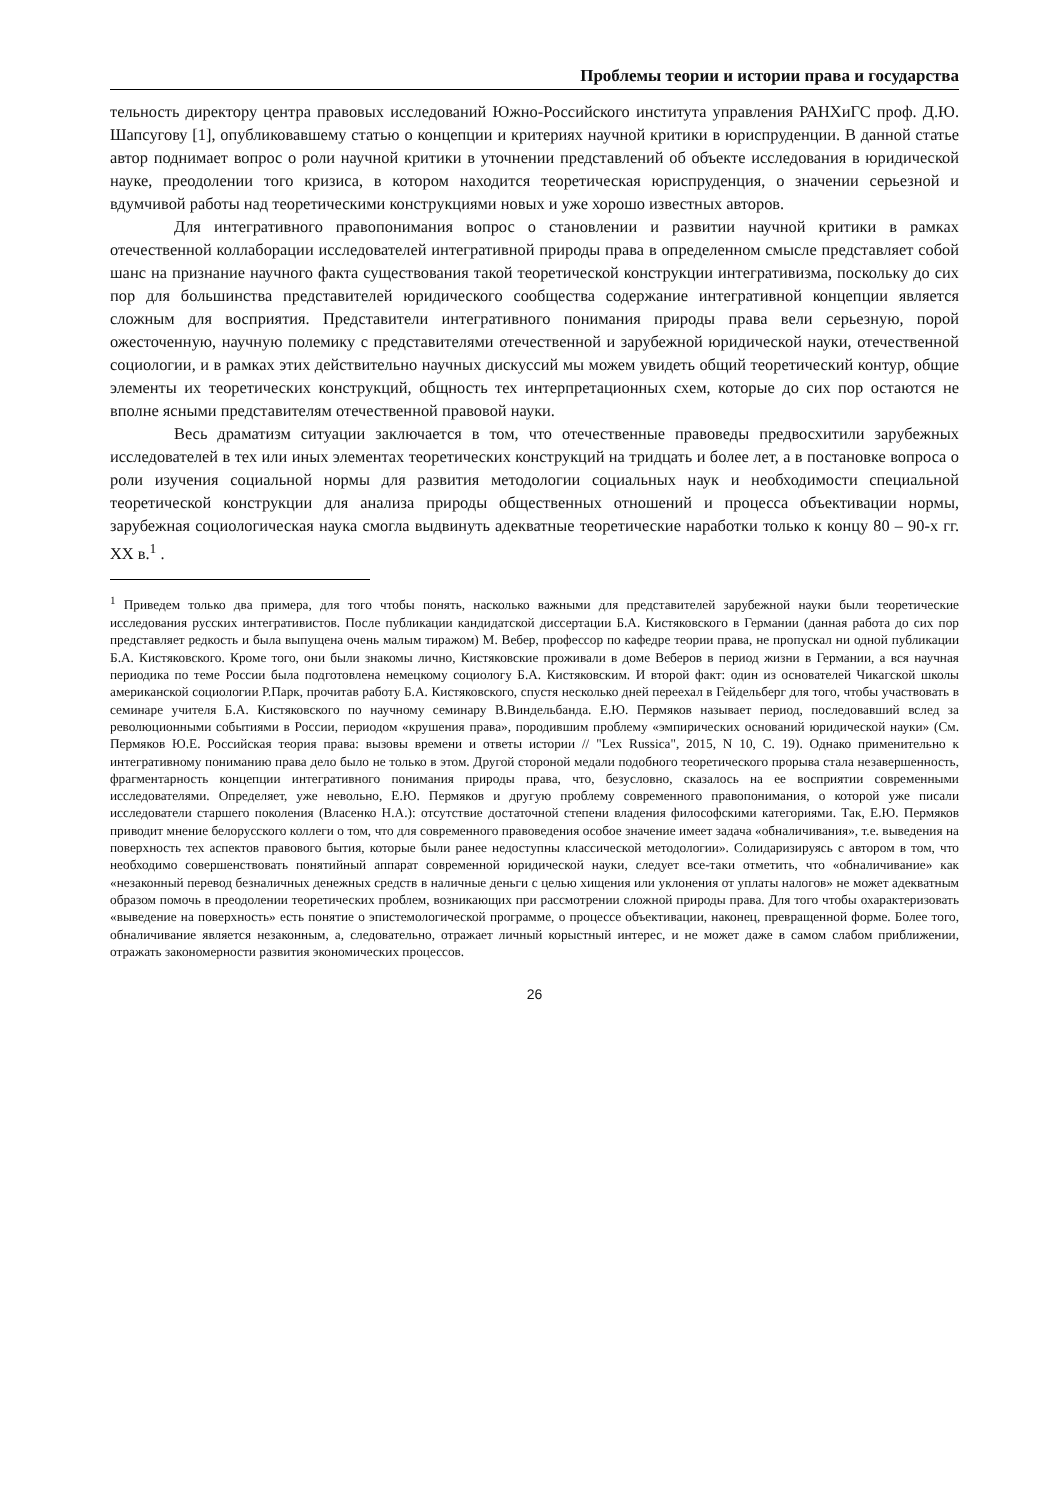Проблемы теории и истории права и государства
тельность директору центра правовых исследований Южно-Российского института управления РАНХиГС проф. Д.Ю. Шапсугову [1], опубликовавшему статью о концепции и критериях научной критики в юриспруденции. В данной статье автор поднимает вопрос о роли научной критики в уточнении представлений об объекте исследования в юридической науке, преодолении того кризиса, в котором находится теоретическая юриспруденция, о значении серьезной и вдумчивой работы над теоретическими конструкциями новых и уже хорошо известных авторов.
Для интегративного правопонимания вопрос о становлении и развитии научной критики в рамках отечественной коллаборации исследователей интегративной природы права в определенном смысле представляет собой шанс на признание научного факта существования такой теоретической конструкции интегративизма, поскольку до сих пор для большинства представителей юридического сообщества содержание интегративной концепции является сложным для восприятия. Представители интегративного понимания природы права вели серьезную, порой ожесточенную, научную полемику с представителями отечественной и зарубежной юридической науки, отечественной социологии, и в рамках этих действительно научных дискуссий мы можем увидеть общий теоретический контур, общие элементы их теоретических конструкций, общность тех интерпретационных схем, которые до сих пор остаются не вполне ясными представителям отечественной правовой науки.
Весь драматизм ситуации заключается в том, что отечественные правоведы предвосхитили зарубежных исследователей в тех или иных элементах теоретических конструкций на тридцать и более лет, а в постановке вопроса о роли изучения социальной нормы для развития методологии социальных наук и необходимости специальной теоретической конструкции для анализа природы общественных отношений и процесса объективации нормы, зарубежная социологическая наука смогла выдвинуть адекватные теоретические наработки только к концу 80 – 90-х гг. XX в.<sup>1</sup> .
<sup>1</sup> Приведем только два примера, для того чтобы понять, насколько важными для представителей зарубежной науки были теоретические исследования русских интегративистов. После публикации кандидатской диссертации Б.А. Кистяковского в Германии (данная работа до сих пор представляет редкость и была выпущена очень малым тиражом) М. Вебер, профессор по кафедре теории права, не пропускал ни одной публикации Б.А. Кистяковского. Кроме того, они были знакомы лично, Кистяковские проживали в доме Веберов в период жизни в Германии, а вся научная периодика по теме России была подготовлена немецкому социологу Б.А. Кистяковским. И второй факт: один из основателей Чикагской школы американской социологии Р.Парк, прочитав работу Б.А. Кистяковского, спустя несколько дней переехал в Гейдельберг для того, чтобы участвовать в семинаре учителя Б.А. Кистяковского по научному семинару В.Виндельбанда. Е.Ю. Пермяков называет период, последовавший вслед за революционными событиями в России, периодом «крушения права», породившим проблему «эмпирических оснований юридической науки» (См. Пермяков Ю.Е. Российская теория права: вызовы времени и ответы истории // "Lex Russica", 2015, N 10, С. 19). Однако применительно к интегративному пониманию права дело было не только в этом. Другой стороной медали подобного теоретического прорыва стала незавершенность, фрагментарность концепции интегративного понимания природы права, что, безусловно, сказалось на ее восприятии современными исследователями. Определяет, уже невольно, Е.Ю. Пермяков и другую проблему современного правопонимания, о которой уже писали исследователи старшего поколения (Власенко Н.А.): отсутствие достаточной степени владения философскими категориями. Так, Е.Ю. Пермяков приводит мнение белорусского коллеги о том, что для современного правоведения особое значение имеет задача «обналичивания», т.е. выведения на поверхность тех аспектов правового бытия, которые были ранее недоступны классической методологии». Солидаризируясь с автором в том, что необходимо совершенствовать понятийный аппарат современной юридической науки, следует все-таки отметить, что «обналичивание» как «незаконный перевод безналичных денежных средств в наличные деньги с целью хищения или уклонения от уплаты налогов» не может адекватным образом помочь в преодолении теоретических проблем, возникающих при рассмотрении сложной природы права. Для того чтобы охарактеризовать «выведение на поверхность» есть понятие о эпистемологической программе, о процессе объективации, наконец, превращенной форме. Более того, обналичивание является незаконным, а, следовательно, отражает личный корыстный интерес, и не может даже в самом слабом приближении, отражать закономерности развития экономических процессов.
26